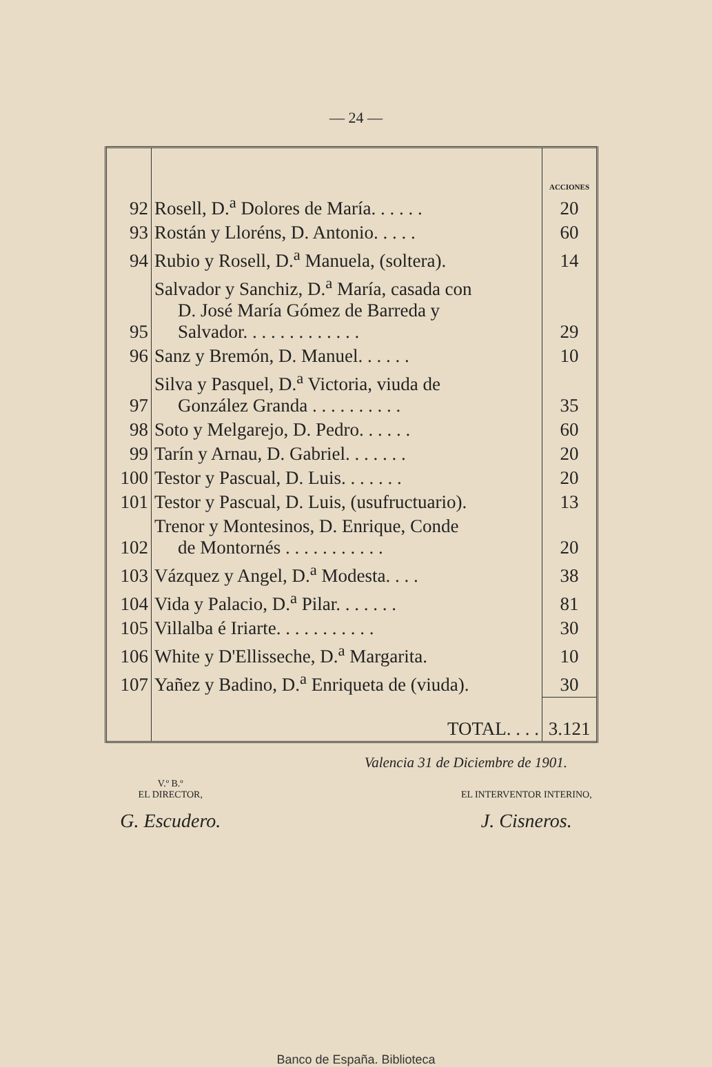— 24 —
| | | ACCIONES |
| --- | --- | --- |
| 92 | Rosell, D.<sup>a</sup> Dolores de María. . . . . . | 20 |
| 93 | Rostán y Lloréns, D. Antonio. . . . . | 60 |
| 94 | Rubio y Rosell, D.<sup>a</sup> Manuela, (soltera). | 14 |
| 95 | Salvador y Sanchiz, D.<sup>a</sup> María, casada con D. José María Gómez de Barreda y Salvador. . . . . . . . . . . . . | 29 |
| 96 | Sanz y Bremón, D. Manuel. . . . . . | 10 |
| 97 | Silva y Pasquel, D.<sup>a</sup> Victoria, viuda de González Granda . . . . . . . . . . | 35 |
| 98 | Soto y Melgarejo, D. Pedro. . . . . . | 60 |
| 99 | Tarín y Arnau, D. Gabriel. . . . . . . | 20 |
| 100 | Testor y Pascual, D. Luis. . . . . . . | 20 |
| 101 | Testor y Pascual, D. Luis, (usufructuario). | 13 |
| 102 | Trenor y Montesinos, D. Enrique, Conde de Montornés . . . . . . . . . . . | 20 |
| 103 | Vázquez y Angel, D.<sup>a</sup> Modesta. . . . | 38 |
| 104 | Vida y Palacio, D.<sup>a</sup> Pilar. . . . . . . | 81 |
| 105 | Villalba é Iriarte. . . . . . . . . . . | 30 |
| 106 | White y D'Ellisseche, D.<sup>a</sup> Margarita. | 10 |
| 107 | Yañez y Badino, D.<sup>a</sup> Enriqueta de (viuda). | 30 |
| | TOTAL. . . . | 3.121 |
Valencia 31 de Diciembre de 1901.
V.º B.º
EL DIRECTOR,
G. Escudero.
EL INTERVENTOR INTERINO,
J. Cisneros.
Banco de España. Biblioteca